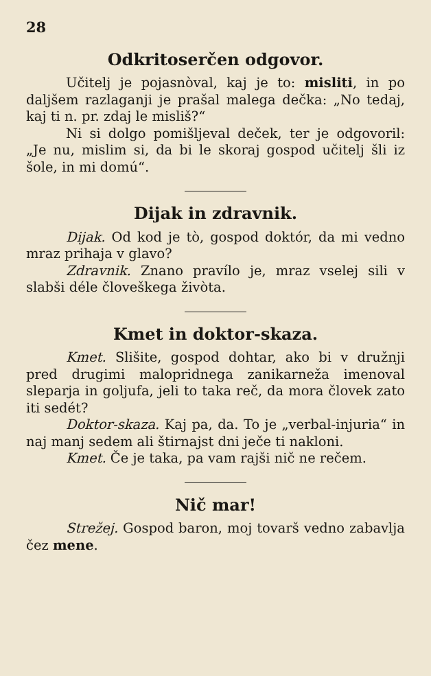28
Odkritoserčen odgovor.
Učitelj je pojasnòval, kaj je to: misliti, in po daljšem razlaganji je prašal malega dečka: „No tedaj, kaj ti n. pr. zdaj le misliš?“
Ni si dolgo pomišljeval deček, ter je odgovoril: „Je nu, mislim si, da bi le skoraj gospod učitelj šli iz šole, in mi domú“.
Dijak in zdravnik.
Dijak. Od kod je tò, gospod doktór, da mi vedno mraz prihaja v glavo?
Zdravnik. Znano pravílo je, mraz vselej sili v slabši déle človeškega živòta.
Kmet in doktor-skaza.
Kmet. Slišite, gospod dohtar, ako bi v družnji pred drugimi malopridnega zanikarneža imenoval sleparja in goljufa, jeli to taka reč, da mora človek zato iti sedét?
Doktor-skaza. Kaj pa, da. To je „verbal-injuria“ in naj manj sedem ali štirnajst dni ječe ti nakloni.
Kmet. Če je taka, pa vam rajši nič ne rečem.
Nič mar!
Strežej. Gospod baron, moj tovarš vedno zabavlja čez mene.